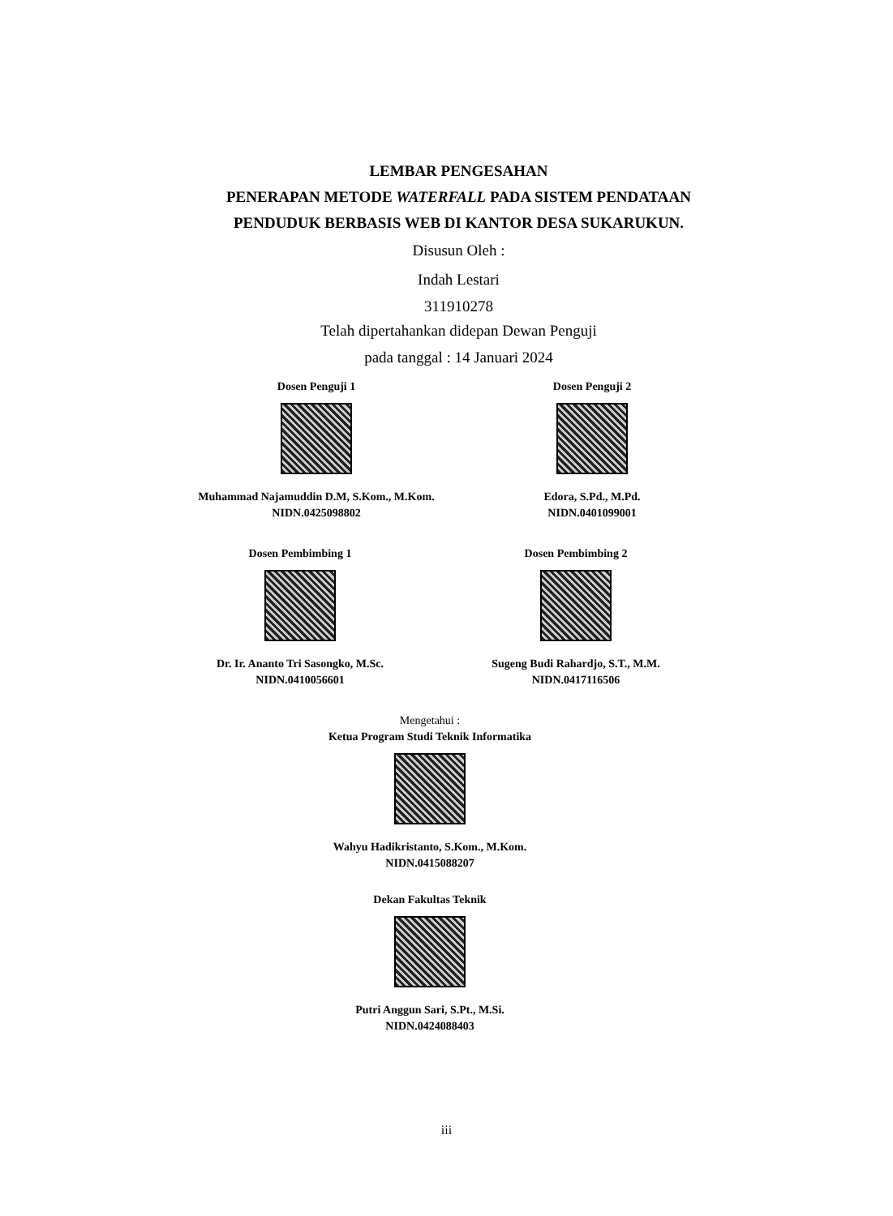LEMBAR PENGESAHAN
PENERAPAN METODE WATERFALL PADA SISTEM PENDATAAN
PENDUDUK BERBASIS WEB DI KANTOR DESA SUKARUKUN.
Disusun Oleh :
Indah Lestari
311910278
Telah dipertahankan didepan Dewan Penguji
pada tanggal : 14 Januari 2024
Dosen Penguji 1
Muhammad Najamuddin D.M, S.Kom., M.Kom.
NIDN.0425098802
Dosen Penguji 2
Edora, S.Pd., M.Pd.
NIDN.0401099001
Dosen Pembimbing 1
Dr. Ir. Ananto Tri Sasongko, M.Sc.
NIDN.0410056601
Dosen Pembimbing 2
Sugeng Budi Rahardjo, S.T., M.M.
NIDN.0417116506
Mengetahui :
Ketua Program Studi Teknik Informatika
Wahyu Hadikristanto, S.Kom., M.Kom.
NIDN.0415088207
Dekan Fakultas Teknik
Putri Anggun Sari, S.Pt., M.Si.
NIDN.0424088403
iii